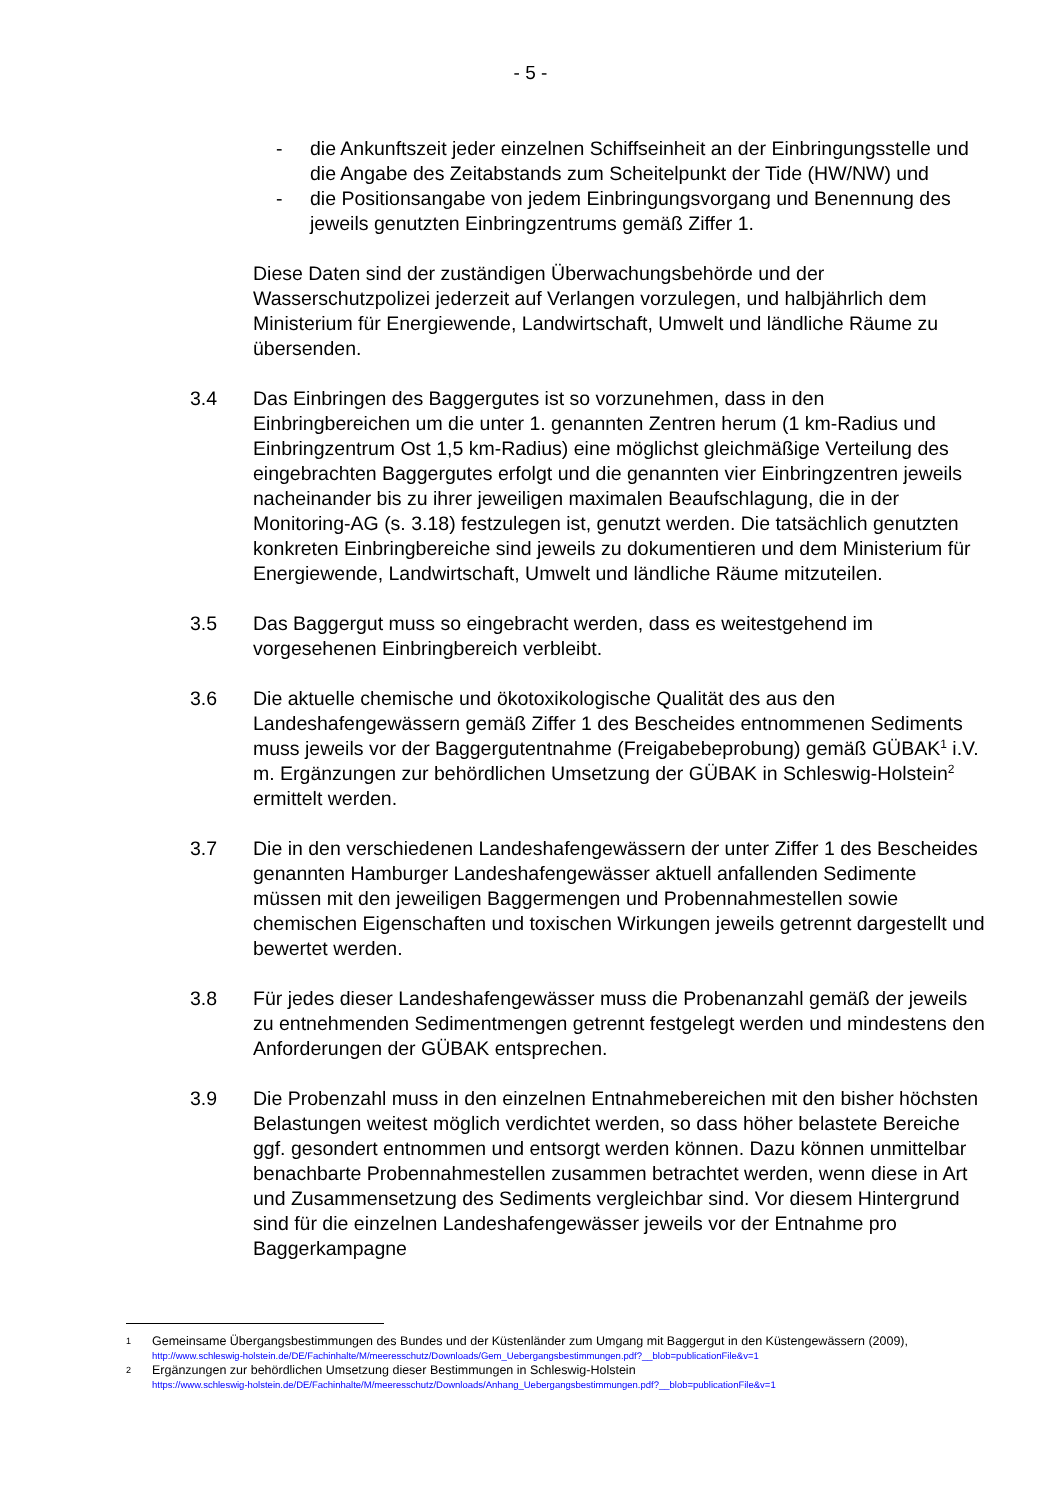- 5 -
- die Ankunftszeit jeder einzelnen Schiffseinheit an der Einbringungsstelle und die Angabe des Zeitabstands zum Scheitelpunkt der Tide (HW/NW) und
- die Positionsangabe von jedem Einbringungsvorgang und Benennung des jeweils genutzten Einbringzentrums gemäß Ziffer 1.
Diese Daten sind der zuständigen Überwachungsbehörde und der Wasserschutzpolizei jederzeit auf Verlangen vorzulegen, und halbjährlich dem Ministerium für Energiewende, Landwirtschaft, Umwelt und ländliche Räume zu übersenden.
3.4 Das Einbringen des Baggergutes ist so vorzunehmen, dass in den Einbringbereichen um die unter 1. genannten Zentren herum (1 km-Radius und Einbringzentrum Ost 1,5 km-Radius) eine möglichst gleichmäßige Verteilung des eingebrachten Baggergutes erfolgt und die genannten vier Einbringzentren jeweils nacheinander bis zu ihrer jeweiligen maximalen Beaufschlagung, die in der Monitoring-AG (s. 3.18) festzulegen ist, genutzt werden. Die tatsächlich genutzten konkreten Einbringbereiche sind jeweils zu dokumentieren und dem Ministerium für Energiewende, Landwirtschaft, Umwelt und ländliche Räume mitzuteilen.
3.5 Das Baggergut muss so eingebracht werden, dass es weitestgehend im vorgesehenen Einbringbereich verbleibt.
3.6 Die aktuelle chemische und ökotoxikologische Qualität des aus den Landeshafengewässern gemäß Ziffer 1 des Bescheides entnommenen Sediments muss jeweils vor der Baggergutentnahme (Freigabebeprobung) gemäß GÜBAK<sup>1</sup> i.V. m. Ergänzungen zur behördlichen Umsetzung der GÜBAK in Schleswig-Holstein<sup>2</sup> ermittelt werden.
3.7 Die in den verschiedenen Landeshafengewässern der unter Ziffer 1 des Bescheides genannten Hamburger Landeshafengewässer aktuell anfallenden Sedimente müssen mit den jeweiligen Baggermengen und Probennahmestellen sowie chemischen Eigenschaften und toxischen Wirkungen jeweils getrennt dargestellt und bewertet werden.
3.8 Für jedes dieser Landeshafengewässer muss die Probenanzahl gemäß der jeweils zu entnehmenden Sedimentmengen getrennt festgelegt werden und mindestens den Anforderungen der GÜBAK entsprechen.
3.9 Die Probenzahl muss in den einzelnen Entnahmebereichen mit den bisher höchsten Belastungen weitest möglich verdichtet werden, so dass höher belastete Bereiche ggf. gesondert entnommen und entsorgt werden können. Dazu können unmittelbar benachbarte Probennahmestellen zusammen betrachtet werden, wenn diese in Art und Zusammensetzung des Sediments vergleichbar sind. Vor diesem Hintergrund sind für die einzelnen Landeshafengewässer jeweils vor der Entnahme pro Baggerkampagne
1
Gemeinsame Übergangsbestimmungen des Bundes und der Küstenländer zum Umgang mit Baggergut in den Küstengewässern (2009),
http://www.schleswig-holstein.de/DE/Fachinhalte/M/meeresschutz/Downloads/Gem_Uebergangsbestimmungen.pdf?__blob=publicationFile&v=1
2
Ergänzungen zur behördlichen Umsetzung dieser Bestimmungen in Schleswig-Holstein
https://www.schleswig-holstein.de/DE/Fachinhalte/M/meeresschutz/Downloads/Anhang_Uebergangsbestimmungen.pdf?__blob=publicationFile&v=1